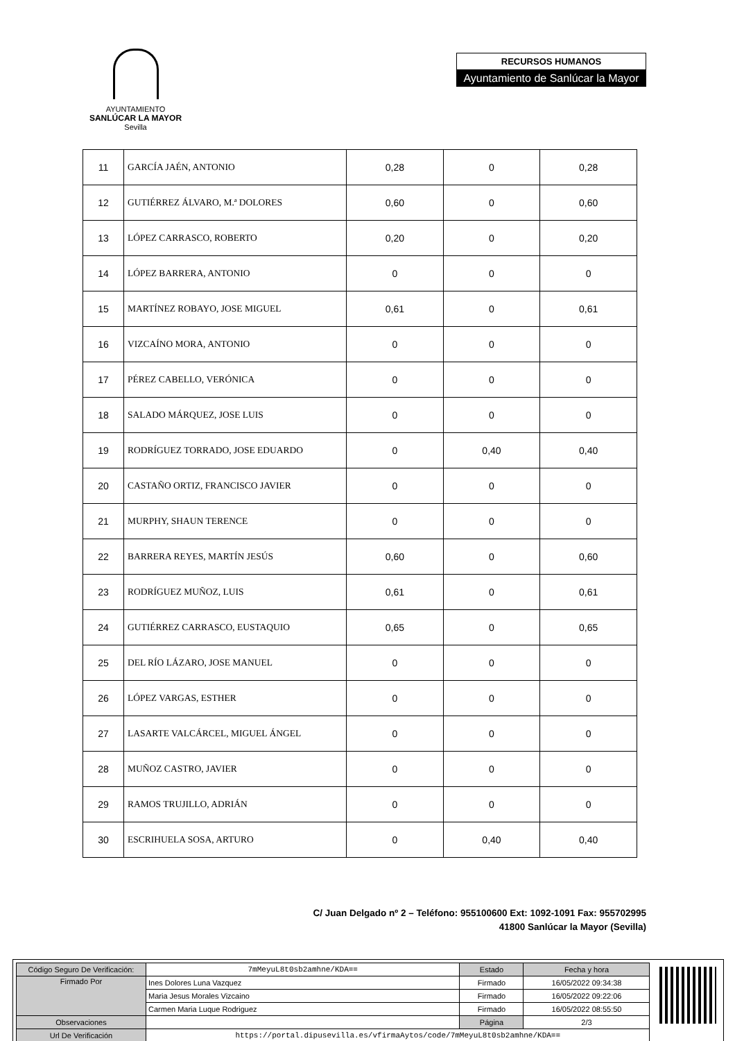AYUNTAMIENTO
SANLÚCAR LA MAYOR
Sevilla
RECURSOS HUMANOS
Ayuntamiento de Sanlúcar la Mayor
| 11 | GARCÍA JAÉN, ANTONIO | 0,28 | 0 | 0,28 |
| 12 | GUTIÉRREZ ÁLVARO, M.ª DOLORES | 0,60 | 0 | 0,60 |
| 13 | LÓPEZ CARRASCO, ROBERTO | 0,20 | 0 | 0,20 |
| 14 | LÓPEZ BARRERA, ANTONIO | 0 | 0 | 0 |
| 15 | MARTÍNEZ ROBAYO, JOSE MIGUEL | 0,61 | 0 | 0,61 |
| 16 | VIZCAÍNO MORA, ANTONIO | 0 | 0 | 0 |
| 17 | PÉREZ CABELLO, VERÓNICA | 0 | 0 | 0 |
| 18 | SALADO MÁRQUEZ, JOSE LUIS | 0 | 0 | 0 |
| 19 | RODRÍGUEZ TORRADO, JOSE EDUARDO | 0 | 0,40 | 0,40 |
| 20 | CASTAÑO ORTIZ, FRANCISCO JAVIER | 0 | 0 | 0 |
| 21 | MURPHY, SHAUN TERENCE | 0 | 0 | 0 |
| 22 | BARRERA REYES, MARTÍN JESÚS | 0,60 | 0 | 0,60 |
| 23 | RODRÍGUEZ MUÑOZ, LUIS | 0,61 | 0 | 0,61 |
| 24 | GUTIÉRREZ CARRASCO, EUSTAQUIO | 0,65 | 0 | 0,65 |
| 25 | DEL RÍO LÁZARO, JOSE MANUEL | 0 | 0 | 0 |
| 26 | LÓPEZ VARGAS, ESTHER | 0 | 0 | 0 |
| 27 | LASARTE VALCÁRCEL, MIGUEL ÁNGEL | 0 | 0 | 0 |
| 28 | MUÑOZ CASTRO, JAVIER | 0 | 0 | 0 |
| 29 | RAMOS TRUJILLO, ADRIÁN | 0 | 0 | 0 |
| 30 | ESCRIHUELA SOSA, ARTURO | 0 | 0,40 | 0,40 |
C/ Juan Delgado nº 2 – Teléfono: 955100600 Ext: 1092-1091 Fax: 955702995
41800 Sanlúcar la Mayor (Sevilla)
| Código Seguro De Verificación: | 7mMeyuL8t0sb2amhne/KDA== | Estado | Fecha y hora |
| Firmado Por | Ines Dolores Luna Vazquez | Firmado | 16/05/2022 09:34:38 |
| | Maria Jesus Morales Vizcaino | Firmado | 16/05/2022 09:22:06 |
| | Carmen Maria Luque Rodriguez | Firmado | 16/05/2022 08:55:50 |
| Observaciones | | Página | 2/3 |
| Url De Verificación | https://portal.dipusevilla.es/vfirmaAytos/code/7mMeyuL8t0sb2amhne/KDA== | | |